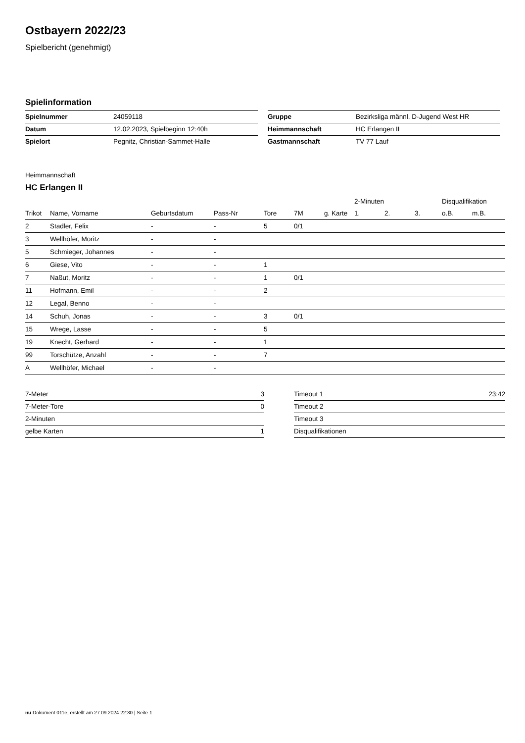Ostbayern 2022/23
Spielbericht (genehmigt)
Spielinformation
| Spielnummer | 24059118 |
| Datum | 12.02.2023, Spielbeginn 12:40h |
| Spielort | Pegnitz, Christian-Sammet-Halle |
| Gruppe | Bezirksliga männl. D-Jugend West HR |
| Heimmannschaft | HC Erlangen II |
| Gastmannschaft | TV 77 Lauf |
Heimmannschaft
HC Erlangen II
| | | | | | | | 2-Minuten | | | Disqualifikation | |
| --- | --- | --- | --- | --- | --- | --- | --- | --- | --- | --- | --- |
| Trikot | Name, Vorname | Geburtsdatum | Pass-Nr | Tore | 7M | g. Karte | 1. | 2. | 3. | o.B. | m.B. |
| 2 | Stadler, Felix | - | - | 5 | 0/1 | | | | | | |
| 3 | Wellhöfer, Moritz | - | - | | | | | | | | |
| 5 | Schmieger, Johannes | - | - | | | | | | | | |
| 6 | Giese, Vito | - | - | 1 | | | | | | | |
| 7 | Naßut, Moritz | - | - | 1 | 0/1 | | | | | | |
| 11 | Hofmann, Emil | - | - | 2 | | | | | | | |
| 12 | Legal, Benno | - | - | | | | | | | | |
| 14 | Schuh, Jonas | - | - | 3 | 0/1 | | | | | | |
| 15 | Wrege, Lasse | - | - | 5 | | | | | | | |
| 19 | Knecht, Gerhard | - | - | 1 | | | | | | | |
| 99 | Torschütze, Anzahl | - | - | 7 | | | | | | | |
| A | Wellhöfer, Michael | - | - | | | | | | | | |
| 7-Meter | 3 |
| 7-Meter-Tore | 0 |
| 2-Minuten | |
| gelbe Karten | 1 |
| Timeout 1 | 23:42 |
| Timeout 2 | |
| Timeout 3 | |
| Disqualifikationen | |
nu.Dokument 011e, erstellt am 27.09.2024 22:30 | Seite 1